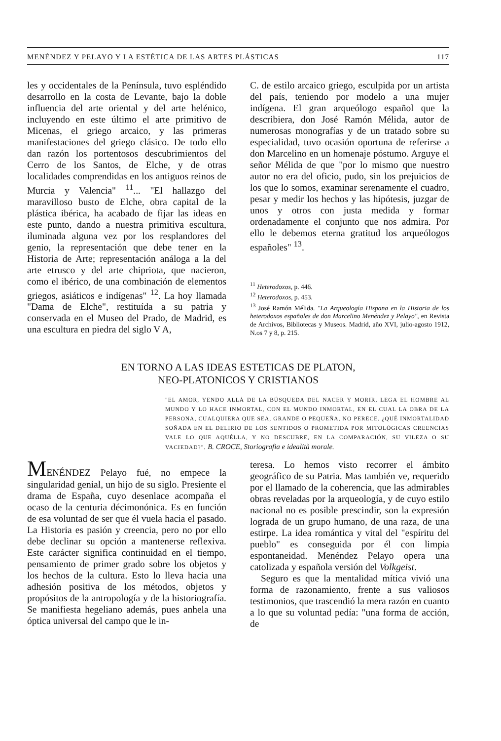MENÉNDEZ Y PELAYO Y LA ESTÉTICA DE LAS ARTES PLÁSTICAS 117
les y occidentales de la Península, tuvo espléndido desarrollo en la costa de Levante, bajo la doble influencia del arte oriental y del arte helénico, incluyendo en este último el arte primitivo de Micenas, el griego arcaico, y las primeras manifestaciones del griego clásico. De todo ello dan razón los portentosos descubrimientos del Cerro de los Santos, de Elche, y de otras localidades comprendidas en los antiguos reinos de Murcia y Valencia" <sup>11</sup>... "El hallazgo del maravilloso busto de Elche, obra capital de la plástica ibérica, ha acabado de fijar las ideas en este punto, dando a nuestra primitiva escultura, iluminada alguna vez por los resplandores del genio, la representación que debe tener en la Historia de Arte; representación análoga a la del arte etrusco y del arte chipriota, que nacieron, como el ibérico, de una combinación de elementos griegos, asiáticos e indígenas" <sup>12</sup>. La hoy llamada "Dama de Elche", restituída a su patria y conservada en el Museo del Prado, de Madrid, es una escultura en piedra del siglo V A,
C. de estilo arcaico griego, esculpida por un artista del país, teniendo por modelo a una mujer indígena. El gran arqueólogo español que la describiera, don José Ramón Mélida, autor de numerosas monografías y de un tratado sobre su especialidad, tuvo ocasión oportuna de referirse a don Marcelino en un homenaje póstumo. Arguye el señor Mélida de que "por lo mismo que nuestro autor no era del oficio, pudo, sin los prejuicios de los que lo somos, examinar serenamente el cuadro, pesar y medir los hechos y las hipótesis, juzgar de unos y otros con justa medida y formar ordenadamente el conjunto que nos admira. Por ello le debemos eterna gratitud los arqueólogos españoles" <sup>13</sup>.
<sup>11</sup> Heterodoxos, p. 446.
<sup>12</sup> Heterodoxos, p. 453.
<sup>13</sup> José Ramón Mélida. "La Arqueología Hispana en la Historia de los heterodoxos españoles de don Marcelino Menéndez y Pelayo", en Revista de Archivos, Bibliotecas y Museos. Madrid, año XVI, julio-agosto 1912, N.os 7 y 8, p. 215.
EN TORNO A LAS IDEAS ESTETICAS DE PLATON,
NEO-PLATONICOS Y CRISTIANOS
"EL AMOR, YENDO ALLÁ DE LA BÚSQUEDA DEL NACER Y MORIR, LEGA EL HOMBRE AL MUNDO Y LO HACE INMORTAL, CON EL MUNDO INMORTAL, EN EL CUAL LA OBRA DE LA PERSONA, CUALQUIERA QUE SEA, GRANDE O PEQUEÑA, NO PERECE. ¿QUÉ INMORTALIDAD SOÑADA EN EL DELIRIO DE LOS SENTIDOS O PROMETIDA POR MITOLÓGICAS CREENCIAS VALE LO QUE AQUÉLLA, Y NO DESCUBRE, EN LA COMPARACIÓN, SU VILEZA O SU VACIEDAD?". B. CROCE, Storiografia e idealità morale.
MENÉNDEZ Pelayo fué, no empece la singularidad genial, un hijo de su siglo. Presiente el drama de España, cuyo desenlace acompaña el ocaso de la centuria décimonónica. Es en función de esa voluntad de ser que él vuela hacia el pasado. La Historia es pasión y creencia, pero no por ello debe declinar su opción a mantenerse reflexiva. Este carácter significa continuidad en el tiempo, pensamiento de primer grado sobre los objetos y los hechos de la cultura. Esto lo lleva hacia una adhesión positiva de los métodos, objetos y propósitos de la antropología y de la historiografía. Se manifiesta hegeliano además, pues anhela una óptica universal del campo que le in-
teresa. Lo hemos visto recorrer el ámbito geográfico de su Patria. Mas también ve, requerido por el llamado de la coherencia, que las admirables obras reveladas por la arqueología, y de cuyo estilo nacional no es posible prescindir, son la expresión lograda de un grupo humano, de una raza, de una estirpe. La idea romántica y vital del "espíritu del pueblo" es conseguida por él con limpia espontaneidad. Menéndez Pelayo opera una catolizada y española versión del Volkgeist.
Seguro es que la mentalidad mítica vivió una forma de razonamiento, frente a sus valiosos testimonios, que trascendió la mera razón en cuanto a lo que su voluntad pedía: "una forma de acción, de